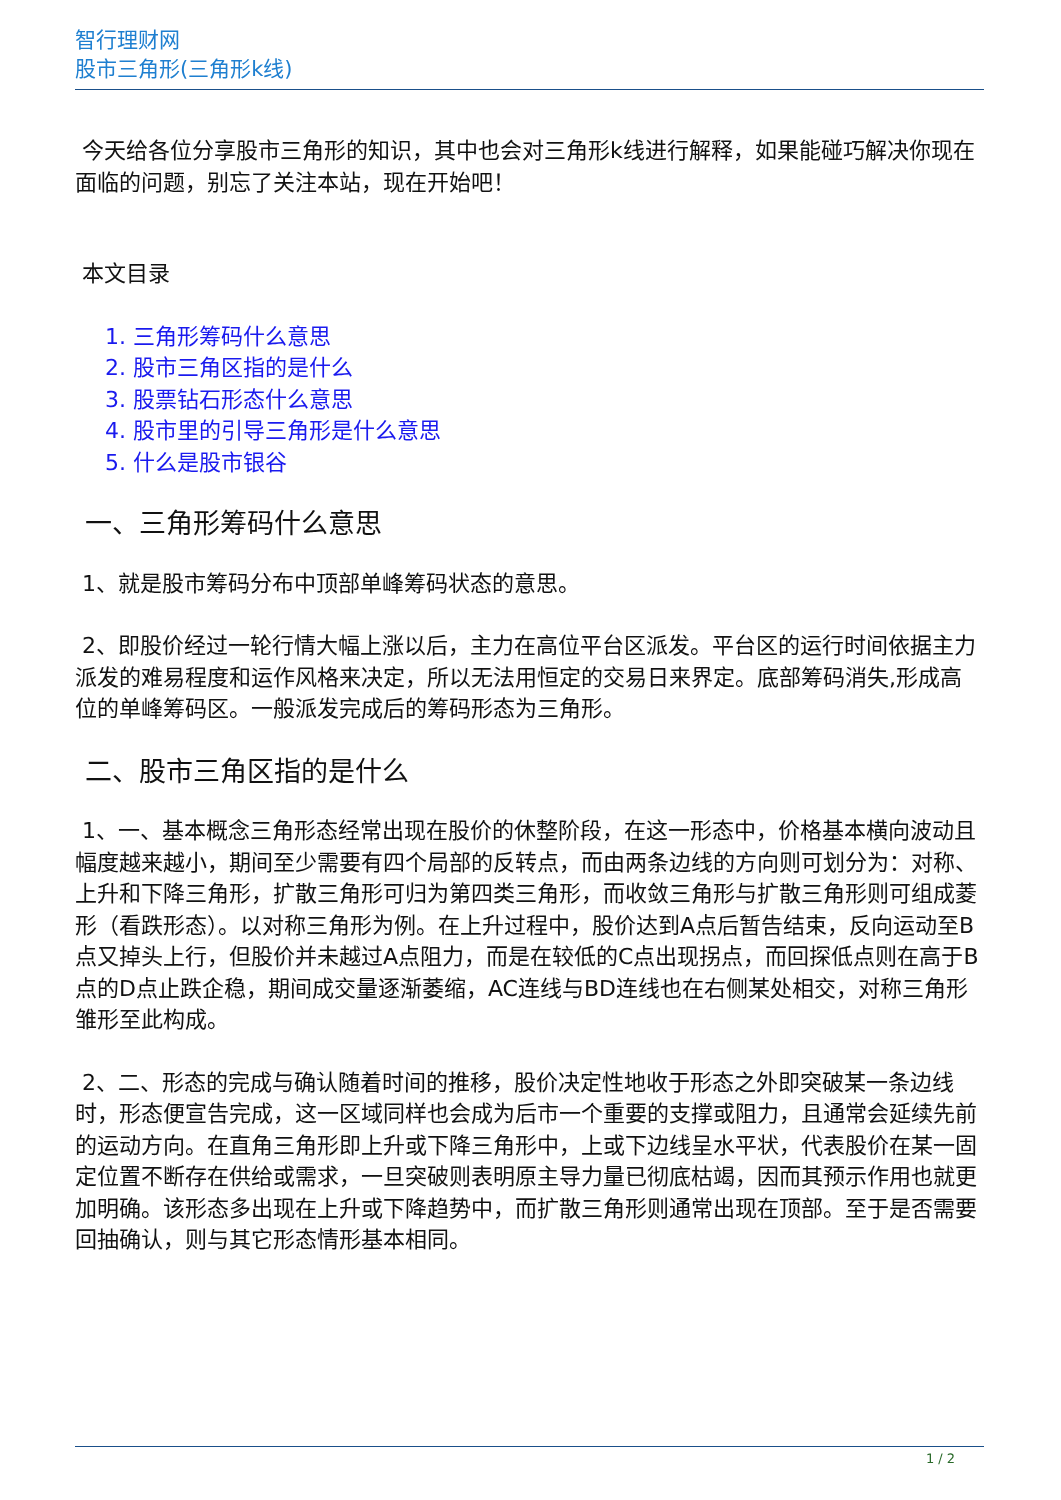智行理财网
股市三角形(三角形k线)
今天给各位分享股市三角形的知识，其中也会对三角形k线进行解释，如果能碰巧解决你现在面临的问题，别忘了关注本站，现在开始吧！
本文目录
1. 三角形筹码什么意思
2. 股市三角区指的是什么
3. 股票钻石形态什么意思
4. 股市里的引导三角形是什么意思
5. 什么是股市银谷
一、三角形筹码什么意思
1、就是股市筹码分布中顶部单峰筹码状态的意思。
2、即股价经过一轮行情大幅上涨以后，主力在高位平台区派发。平台区的运行时间依据主力派发的难易程度和运作风格来决定，所以无法用恒定的交易日来界定。底部筹码消失,形成高位的单峰筹码区。一般派发完成后的筹码形态为三角形。
二、股市三角区指的是什么
1、一、基本概念三角形态经常出现在股价的休整阶段，在这一形态中，价格基本横向波动且幅度越来越小，期间至少需要有四个局部的反转点，而由两条边线的方向则可划分为：对称、上升和下降三角形，扩散三角形可归为第四类三角形，而收敛三角形与扩散三角形则可组成菱形（看跌形态）。以对称三角形为例。在上升过程中，股价达到A点后暂告结束，反向运动至B点又掉头上行，但股价并未越过A点阻力，而是在较低的C点出现拐点，而回探低点则在高于B点的D点止跌企稳，期间成交量逐渐萎缩，AC连线与BD连线也在右侧某处相交，对称三角形雏形至此构成。
2、二、形态的完成与确认随着时间的推移，股价决定性地收于形态之外即突破某一条边线时，形态便宣告完成，这一区域同样也会成为后市一个重要的支撑或阻力，且通常会延续先前的运动方向。在直角三角形即上升或下降三角形中，上或下边线呈水平状，代表股价在某一固定位置不断存在供给或需求，一旦突破则表明原主导力量已彻底枯竭，因而其预示作用也就更加明确。该形态多出现在上升或下降趋势中，而扩散三角形则通常出现在顶部。至于是否需要回抽确认，则与其它形态情形基本相同。
1 / 2